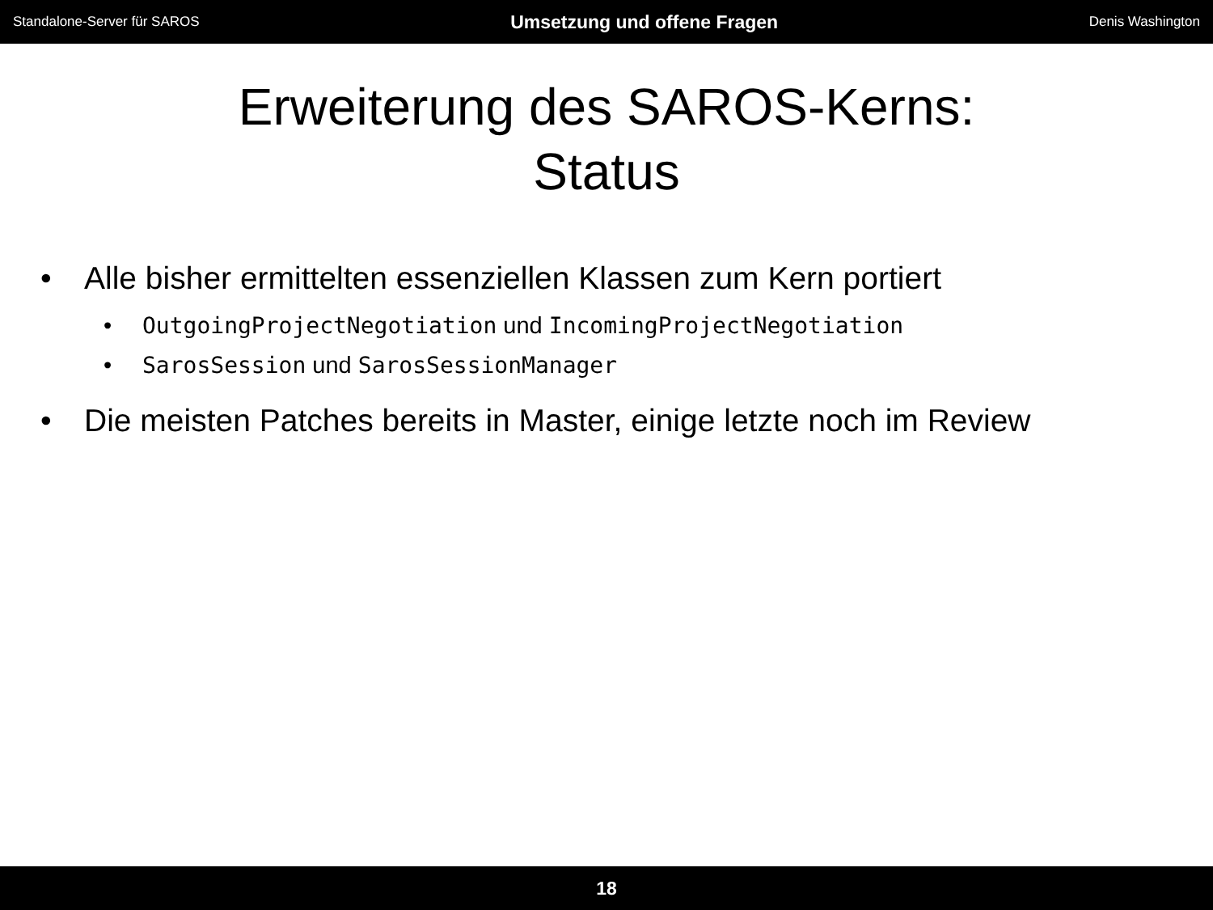Standalone-Server für SAROS Umsetzung und offene Fragen Denis Washington
Erweiterung des SAROS-Kerns:
Status
• Alle bisher ermittelten essenziellen Klassen zum Kern portiert
• OutgoingProjectNegotiation und IncomingProjectNegotiation
• SarosSession und SarosSessionManager
• Die meisten Patches bereits in Master, einige letzte noch im Review
18